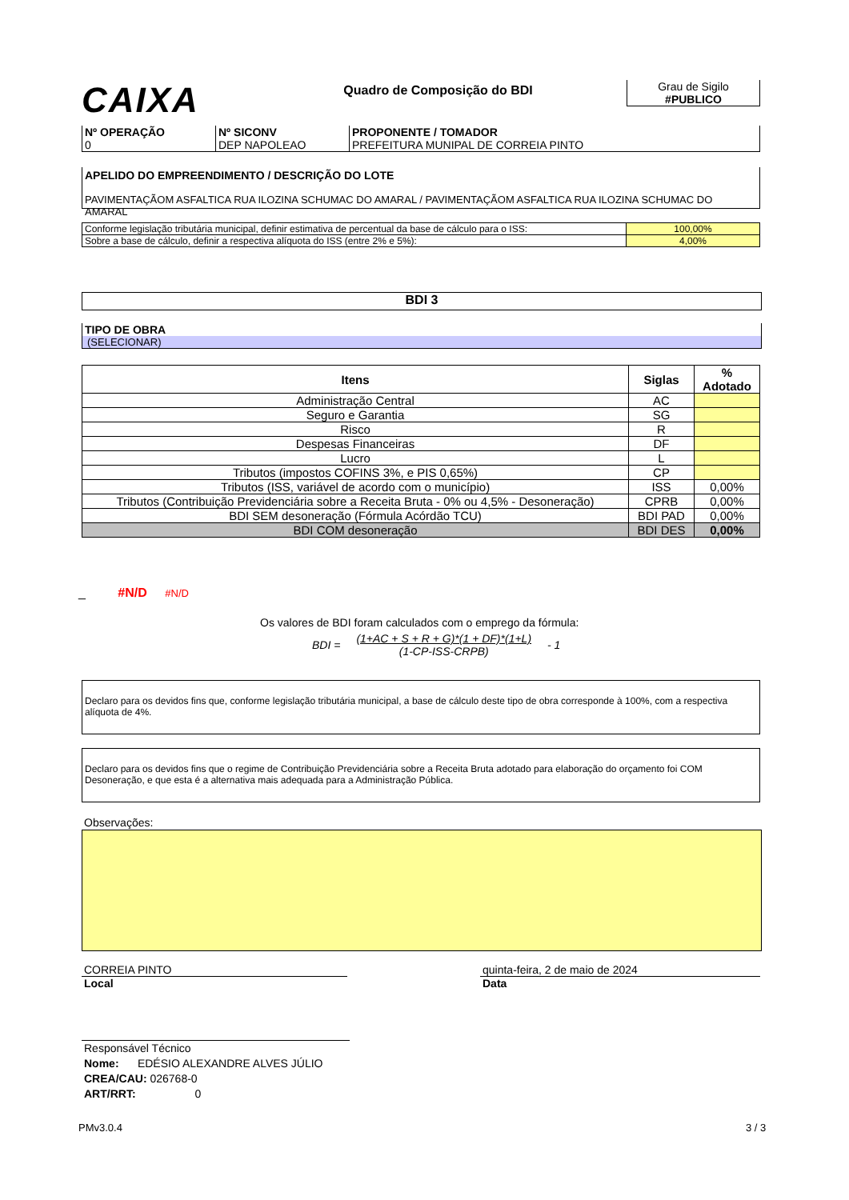CAIXA
Quadro de Composição do BDI
Grau de Sigilo
#PUBLICO
| Nº OPERAÇÃO 0 | Nº SICONV DEP NAPOLEAO | PROPONENTE / TOMADOR PREFEITURA MUNIPAL DE CORREIA PINTO |
APELIDO DO EMPREENDIMENTO / DESCRIÇÃO DO LOTE
PAVIMENTAÇÃOM ASFALTICA RUA ILOZINA SCHUMAC DO AMARAL / PAVIMENTAÇÃOM ASFALTICA RUA ILOZINA SCHUMAC DO AMARAL
| Conforme legislação tributária municipal, definir estimativa de percentual da base de cálculo para o ISS: | 100,00% |
| Sobre a base de cálculo, definir a respectiva alíquota do ISS (entre 2% e 5%): | 4,00% |
BDI 3
TIPO DE OBRA
(SELECIONAR)
| Itens | Siglas | % Adotado |
| --- | --- | --- |
| Administração Central | AC | |
| Seguro e Garantia | SG | |
| Risco | R | |
| Despesas Financeiras | DF | |
| Lucro | L | |
| Tributos (impostos COFINS 3%, e PIS 0,65%) | CP | |
| Tributos (ISS, variável de acordo com o município) | ISS | 0,00% |
| Tributos (Contribuição Previdenciária sobre a Receita Bruta - 0% ou 4,5% - Desoneração) | CPRB | 0,00% |
| BDI SEM desoneração (Fórmula Acórdão TCU) | BDI PAD | 0,00% |
| BDI COM desoneração | BDI DES | 0,00% |
_ #N/D #N/D
Os valores de BDI foram calculados com o emprego da fórmula:
BDI = (1+AC + S + R + G)*(1 + DF)*(1+L)
(1-CP-ISS-CRPB) - 1
Declaro para os devidos fins que, conforme legislação tributária municipal, a base de cálculo deste tipo de obra corresponde à 100%, com a respectiva alíquota de 4%.
Declaro para os devidos fins que o regime de Contribuição Previdenciária sobre a Receita Bruta adotado para elaboração do orçamento foi COM Desoneração, e que esta é a alternativa mais adequada para a Administração Pública.
Observações:
CORREIA PINTO
Local
quinta-feira, 2 de maio de 2024
Data
Responsável Técnico
Nome: EDÉSIO ALEXANDRE ALVES JÚLIO
CREA/CAU: 026768-0
ART/RRT: 0
PMv3.0.4 3 / 3